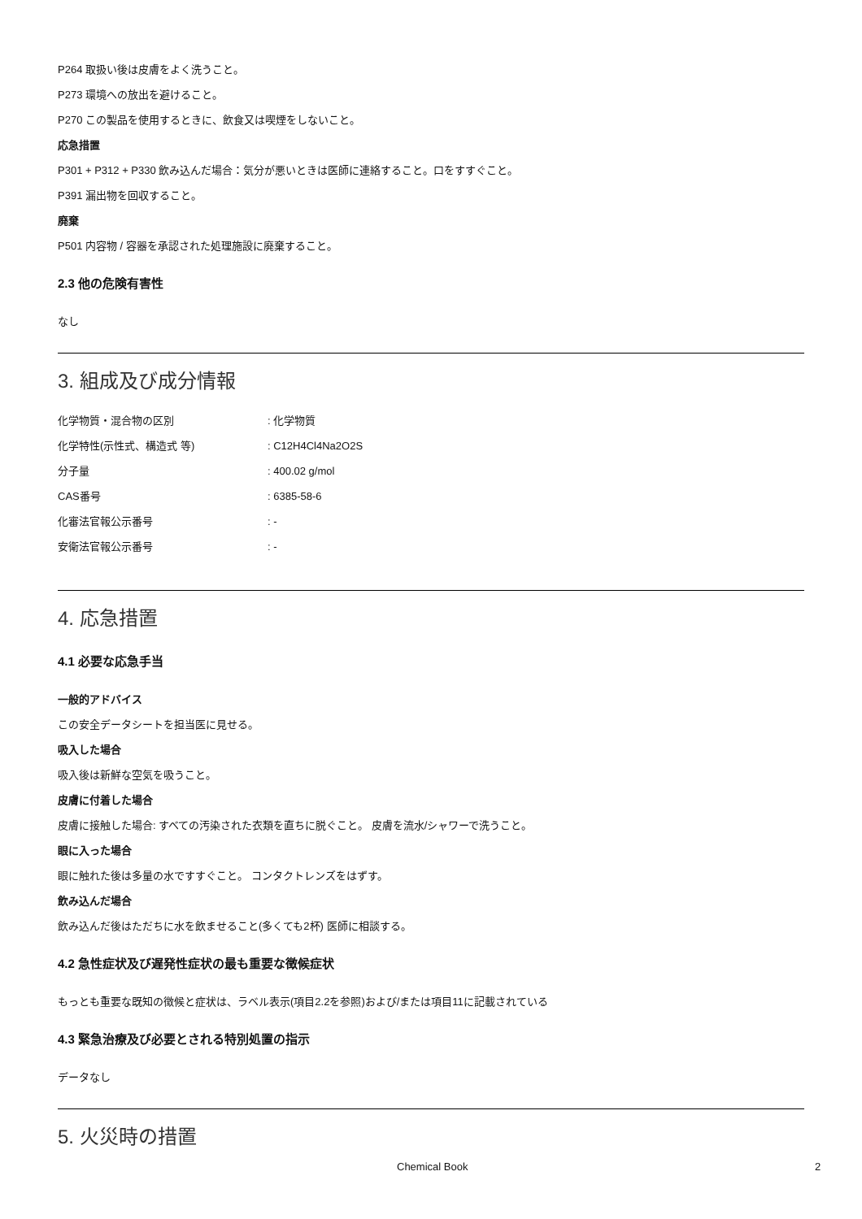P264 取扱い後は皮膚をよく洗うこと。
P273 環境への放出を避けること。
P270 この製品を使用するときに、飲食又は喫煙をしないこと。
応急措置
P301 + P312 + P330 飲み込んだ場合：気分が悪いときは医師に連絡すること。口をすすぐこと。
P391 漏出物を回収すること。
廃棄
P501 内容物 / 容器を承認された処理施設に廃棄すること。
2.3 他の危険有害性
なし
3. 組成及び成分情報
| 化学物質・混合物の区別 | : 化学物質 |
| 化学特性(示性式、構造式 等) | : C12H4Cl4Na2O2S |
| 分子量 | : 400.02 g/mol |
| CAS番号 | : 6385-58-6 |
| 化審法官報公示番号 | : - |
| 安衛法官報公示番号 | : - |
4. 応急措置
4.1 必要な応急手当
一般的アドバイス
この安全データシートを担当医に見せる。
吸入した場合
吸入後は新鮮な空気を吸うこと。
皮膚に付着した場合
皮膚に接触した場合: すべての汚染された衣類を直ちに脱ぐこと。 皮膚を流水/シャワーで洗うこと。
眼に入った場合
眼に触れた後は多量の水ですすぐこと。 コンタクトレンズをはずす。
飲み込んだ場合
飲み込んだ後はただちに水を飲ませること(多くても2杯) 医師に相談する。
4.2 急性症状及び遅発性症状の最も重要な徴候症状
もっとも重要な既知の徴候と症状は、ラベル表示(項目2.2を参照)および/または項目11に記載されている
4.3 緊急治療及び必要とされる特別処置の指示
データなし
5. 火災時の措置
Chemical Book 2